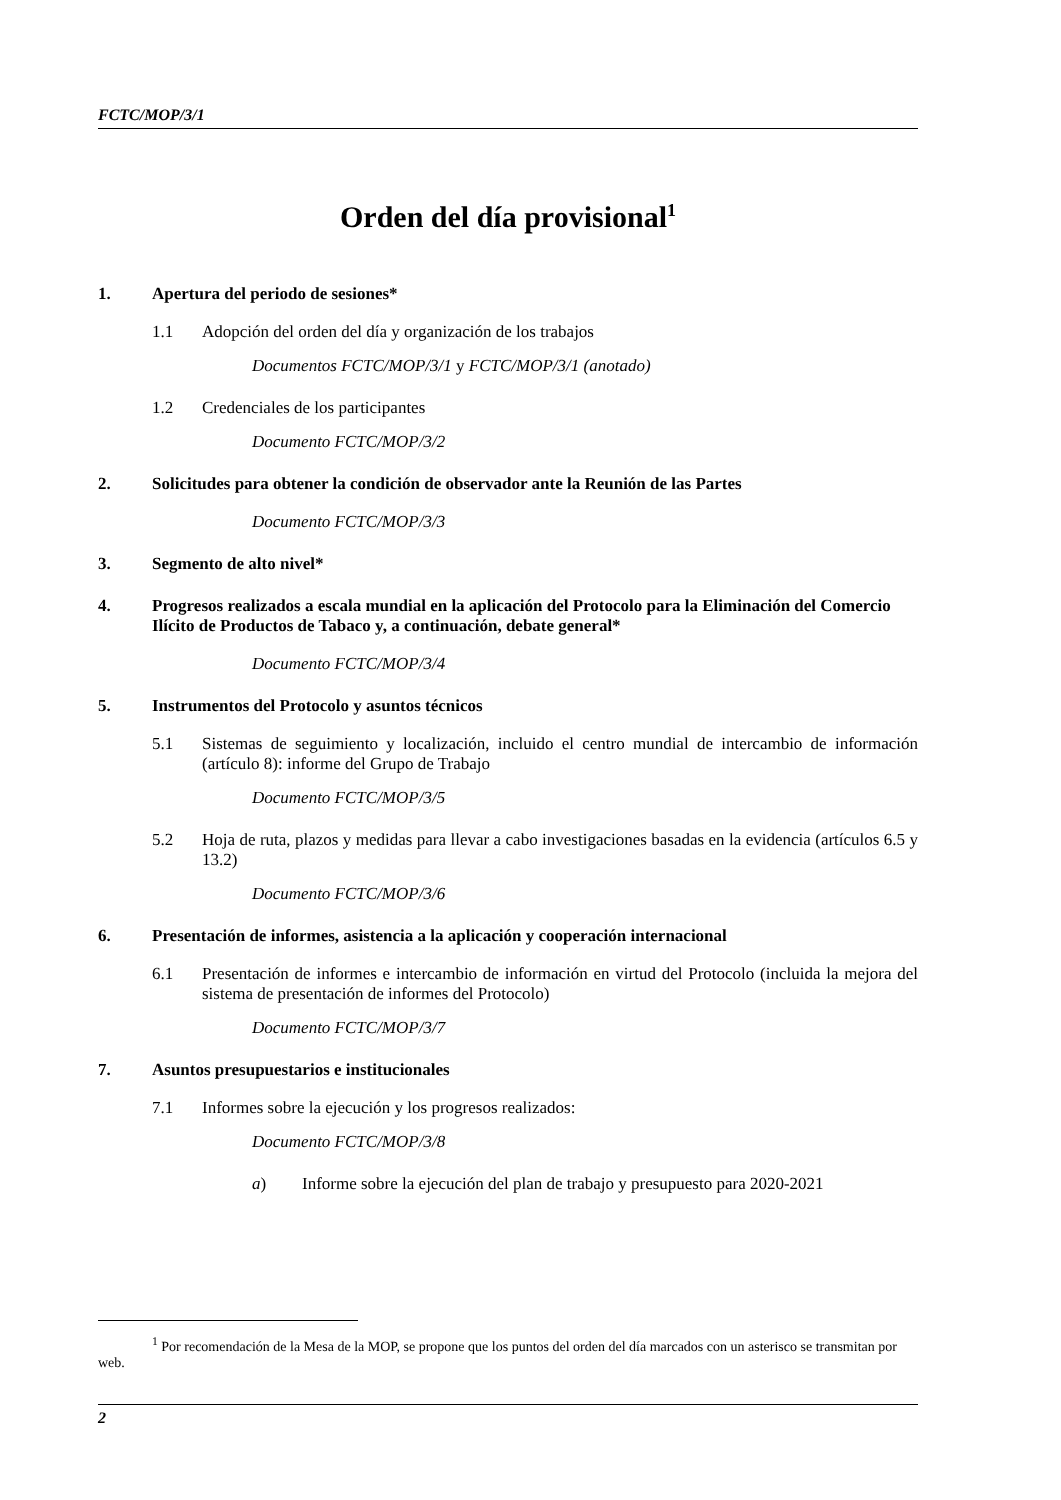FCTC/MOP/3/1
Orden del día provisional<sup>1</sup>
1. Apertura del periodo de sesiones*
1.1 Adopción del orden del día y organización de los trabajos
Documentos FCTC/MOP/3/1 y FCTC/MOP/3/1 (anotado)
1.2 Credenciales de los participantes
Documento FCTC/MOP/3/2
2. Solicitudes para obtener la condición de observador ante la Reunión de las Partes
Documento FCTC/MOP/3/3
3. Segmento de alto nivel*
4. Progresos realizados a escala mundial en la aplicación del Protocolo para la Eliminación del Comercio Ilícito de Productos de Tabaco y, a continuación, debate general*
Documento FCTC/MOP/3/4
5. Instrumentos del Protocolo y asuntos técnicos
5.1 Sistemas de seguimiento y localización, incluido el centro mundial de intercambio de información (artículo 8): informe del Grupo de Trabajo
Documento FCTC/MOP/3/5
5.2 Hoja de ruta, plazos y medidas para llevar a cabo investigaciones basadas en la evidencia (artículos 6.5 y 13.2)
Documento FCTC/MOP/3/6
6. Presentación de informes, asistencia a la aplicación y cooperación internacional
6.1 Presentación de informes e intercambio de información en virtud del Protocolo (incluida la mejora del sistema de presentación de informes del Protocolo)
Documento FCTC/MOP/3/7
7. Asuntos presupuestarios e institucionales
7.1 Informes sobre la ejecución y los progresos realizados:
Documento FCTC/MOP/3/8
a) Informe sobre la ejecución del plan de trabajo y presupuesto para 2020-2021
<sup>1</sup> Por recomendación de la Mesa de la MOP, se propone que los puntos del orden del día marcados con un asterisco se transmitan por web.
2